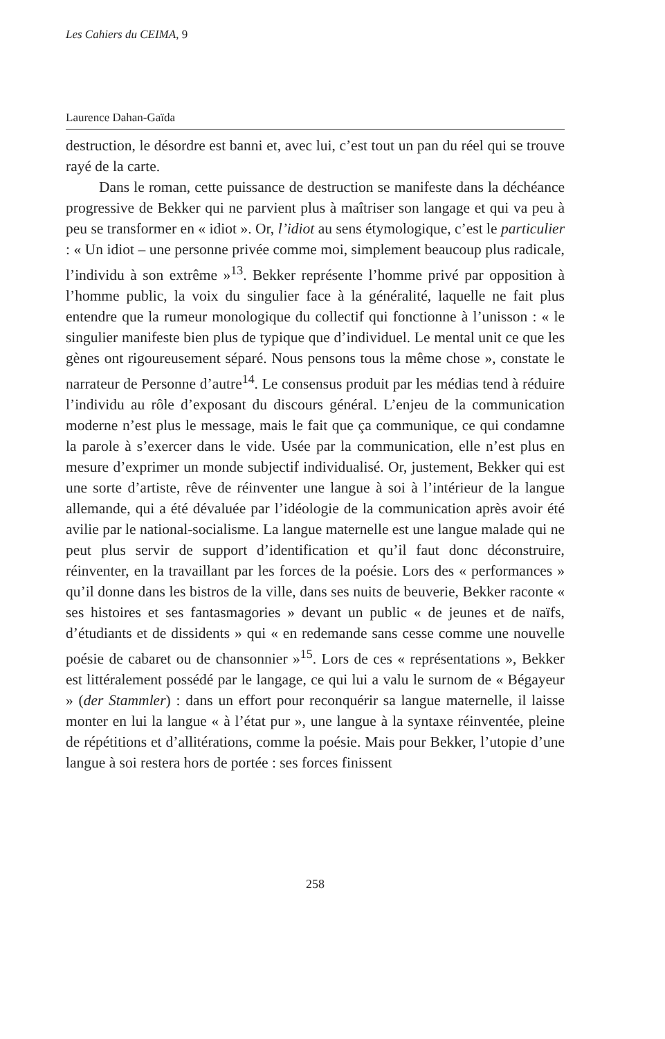Les Cahiers du CEIMA, 9
Laurence Dahan-Gaïda
destruction, le désordre est banni et, avec lui, c’est tout un pan du réel qui se trouve rayé de la carte.
Dans le roman, cette puissance de destruction se manifeste dans la déchéance progressive de Bekker qui ne parvient plus à maîtriser son langage et qui va peu à peu se transformer en « idiot ». Or, l’idiot au sens étymologique, c’est le particulier : « Un idiot – une personne privée comme moi, simplement beaucoup plus radicale, l’individu à son extrême »<sup>13</sup>. Bekker représente l’homme privé par opposition à l’homme public, la voix du singulier face à la généralité, laquelle ne fait plus entendre que la rumeur monologique du collectif qui fonctionne à l’unisson : « le singulier manifeste bien plus de typique que d’individuel. Le mental unit ce que les gènes ont rigoureusement séparé. Nous pensons tous la même chose », constate le narrateur de Personne d’autre<sup>14</sup>. Le consensus produit par les médias tend à réduire l’individu au rôle d’exposant du discours général. L’enjeu de la communication moderne n’est plus le message, mais le fait que ça communique, ce qui condamne la parole à s’exercer dans le vide. Usée par la communication, elle n’est plus en mesure d’exprimer un monde subjectif individualisé. Or, justement, Bekker qui est une sorte d’artiste, rêve de réinventer une langue à soi à l’intérieur de la langue allemande, qui a été dévaluée par l’idéologie de la communication après avoir été avilie par le national-socialisme. La langue maternelle est une langue malade qui ne peut plus servir de support d’identification et qu’il faut donc déconstruire, réinventer, en la travaillant par les forces de la poésie. Lors des « performances » qu’il donne dans les bistros de la ville, dans ses nuits de beuverie, Bekker raconte « ses histoires et ses fantasmagories » devant un public « de jeunes et de naïfs, d’étudiants et de dissidents » qui « en redemande sans cesse comme une nouvelle poésie de cabaret ou de chansonnier »<sup>15</sup>. Lors de ces « représentations », Bekker est littéralement possédé par le langage, ce qui lui a valu le surnom de « Bégayeur » (der Stammler) : dans un effort pour reconquérir sa langue maternelle, il laisse monter en lui la langue « à l’état pur », une langue à la syntaxe réinventée, pleine de répétitions et d’allitérations, comme la poésie. Mais pour Bekker, l’utopie d’une langue à soi restera hors de portée : ses forces finissent
258